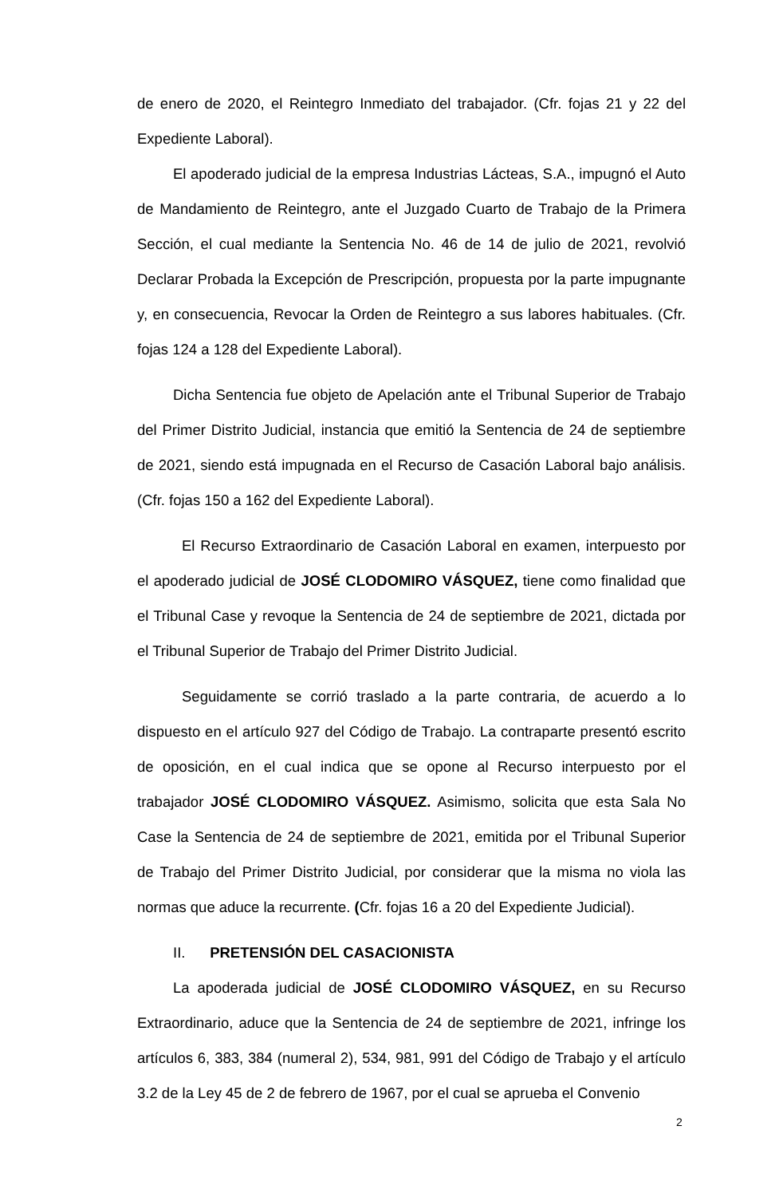de enero de 2020, el Reintegro Inmediato del trabajador. (Cfr. fojas 21 y 22 del Expediente Laboral).
El apoderado judicial de la empresa Industrias Lácteas, S.A., impugnó el Auto de Mandamiento de Reintegro, ante el Juzgado Cuarto de Trabajo de la Primera Sección, el cual mediante la Sentencia No. 46 de 14 de julio de 2021, revolvió Declarar Probada la Excepción de Prescripción, propuesta por la parte impugnante y, en consecuencia, Revocar la Orden de Reintegro a sus labores habituales. (Cfr. fojas 124 a 128 del Expediente Laboral).
Dicha Sentencia fue objeto de Apelación ante el Tribunal Superior de Trabajo del Primer Distrito Judicial, instancia que emitió la Sentencia de 24 de septiembre de 2021, siendo está impugnada en el Recurso de Casación Laboral bajo análisis. (Cfr. fojas 150 a 162 del Expediente Laboral).
El Recurso Extraordinario de Casación Laboral en examen, interpuesto por el apoderado judicial de JOSÉ CLODOMIRO VÁSQUEZ, tiene como finalidad que el Tribunal Case y revoque la Sentencia de 24 de septiembre de 2021, dictada por el Tribunal Superior de Trabajo del Primer Distrito Judicial.
Seguidamente se corrió traslado a la parte contraria, de acuerdo a lo dispuesto en el artículo 927 del Código de Trabajo. La contraparte presentó escrito de oposición, en el cual indica que se opone al Recurso interpuesto por el trabajador JOSÉ CLODOMIRO VÁSQUEZ. Asimismo, solicita que esta Sala No Case la Sentencia de 24 de septiembre de 2021, emitida por el Tribunal Superior de Trabajo del Primer Distrito Judicial, por considerar que la misma no viola las normas que aduce la recurrente. (Cfr. fojas 16 a 20 del Expediente Judicial).
II. PRETENSIÓN DEL CASACIONISTA
La apoderada judicial de JOSÉ CLODOMIRO VÁSQUEZ, en su Recurso Extraordinario, aduce que la Sentencia de 24 de septiembre de 2021, infringe los artículos 6, 383, 384 (numeral 2), 534, 981, 991 del Código de Trabajo y el artículo 3.2 de la Ley 45 de 2 de febrero de 1967, por el cual se aprueba el Convenio
2